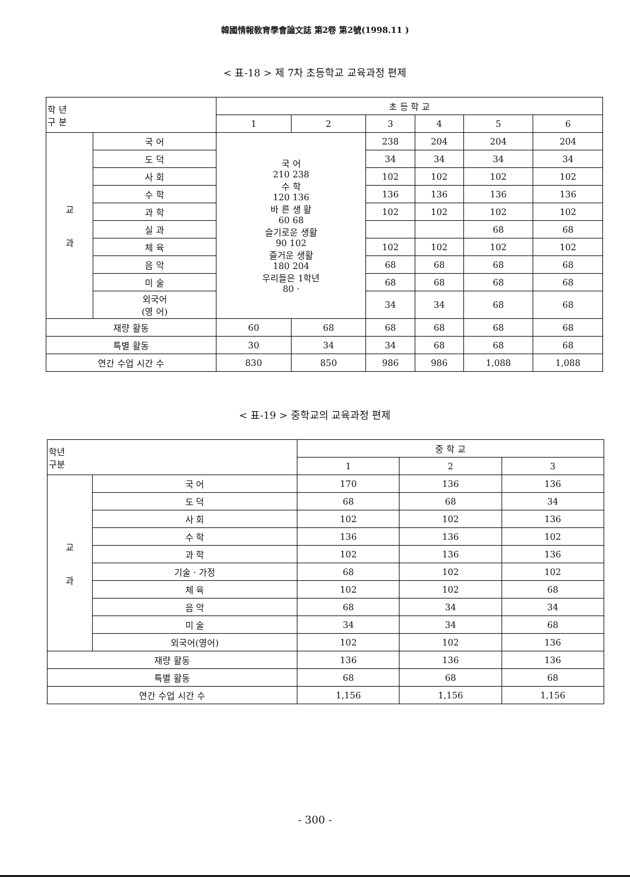韓國情報敎育學會論文誌 第2卷 第2號(1998.11 )
< 표-18 > 제 7차 초등학교 교육과정 편제
| 학 년 구 분 | | 초 등 학 교 | | | | | |
| --- | --- | --- | --- | --- | --- | --- | --- |
| | | 1 | 2 | 3 | 4 | 5 | 6 |
| 교 과 | 국 어 | 국 어 210 238 수 학 120 136 바 른 생 활 60 68 슬기로운 생활 90 102 즐거운 생활 180 204 우리들은 1학년 80 · | | 238 | 204 | 204 | 204 |
| | 도 덕 | | | 34 | 34 | 34 | 34 |
| | 사 회 | | | 102 | 102 | 102 | 102 |
| | 수 학 | | | 136 | 136 | 136 | 136 |
| | 과 학 | | | 102 | 102 | 102 | 102 |
| | 실 과 | | | | | 68 | 68 |
| | 체 육 | | | 102 | 102 | 102 | 102 |
| | 음 악 | | | 68 | 68 | 68 | 68 |
| | 미 술 | | | 68 | 68 | 68 | 68 |
| | 외국어 (영 어) | | | 34 | 34 | 68 | 68 |
| 재량 활동 | | 60 | 68 | 68 | 68 | 68 | 68 |
| 특별 활동 | | 30 | 34 | 34 | 68 | 68 | 68 |
| 연간 수업 시간 수 | | 830 | 850 | 986 | 986 | 1,088 | 1,088 |
< 표-19 > 중학교의 교육과정 편제
| 학년 구분 | | 중 학 교 | | |
| --- | --- | --- | --- | --- |
| | | 1 | 2 | 3 |
| 교 과 | 국 어 | 170 | 136 | 136 |
| | 도 덕 | 68 | 68 | 34 |
| | 사 회 | 102 | 102 | 136 |
| | 수 학 | 136 | 136 | 102 |
| | 과 학 | 102 | 136 | 136 |
| | 기술 · 가정 | 68 | 102 | 102 |
| | 체 육 | 102 | 102 | 68 |
| | 음 악 | 68 | 34 | 34 |
| | 미 술 | 34 | 34 | 68 |
| | 외국어(영어) | 102 | 102 | 136 |
| 재량 활동 | | 136 | 136 | 136 |
| 특별 활동 | | 68 | 68 | 68 |
| 연간 수업 시간 수 | | 1,156 | 1,156 | 1,156 |
- 300 -